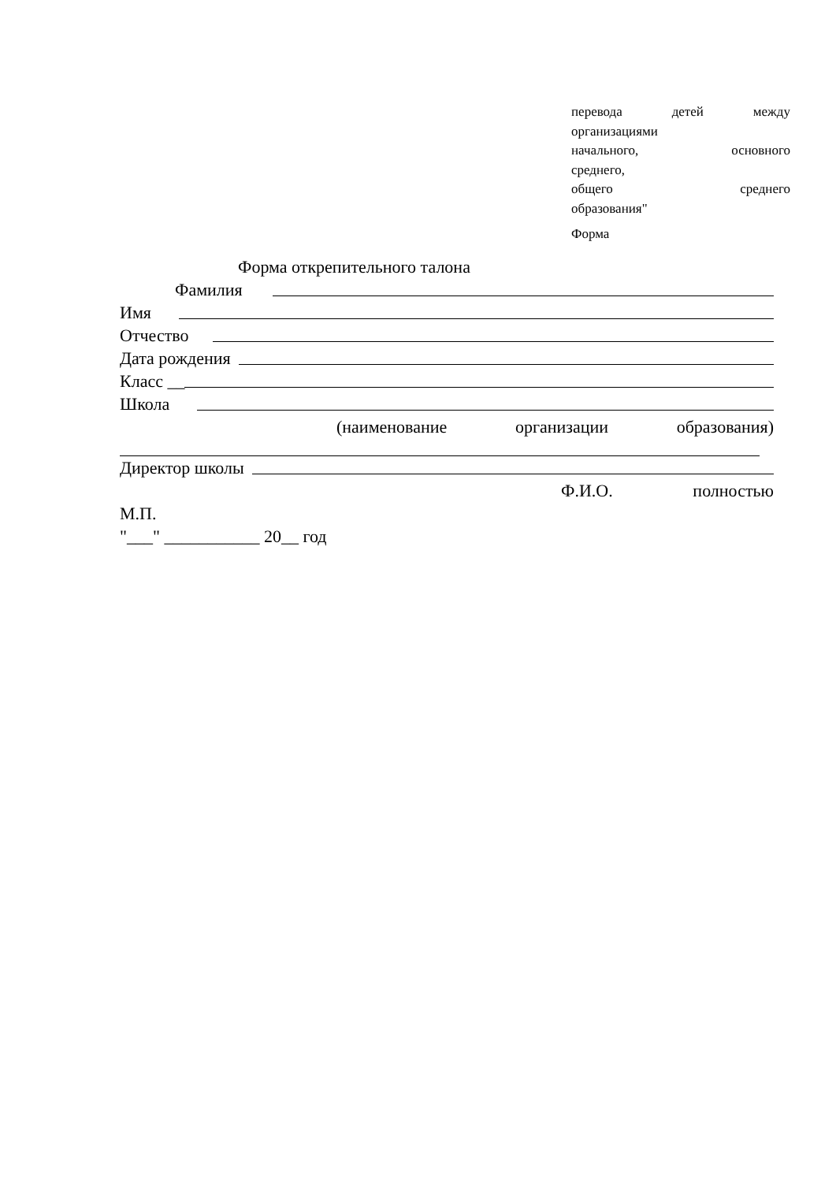перевода детей между
организациями
начального, основного
среднего,
общего среднего
образования"
Форма
Форма открепительного талона
Фамилия
Имя
Отчество
Дата рождения
Класс __
Школа
(наименование организации образования)
Директор школы
Ф.И.О. полностью
М.П.
"___" ___________ 20__ год